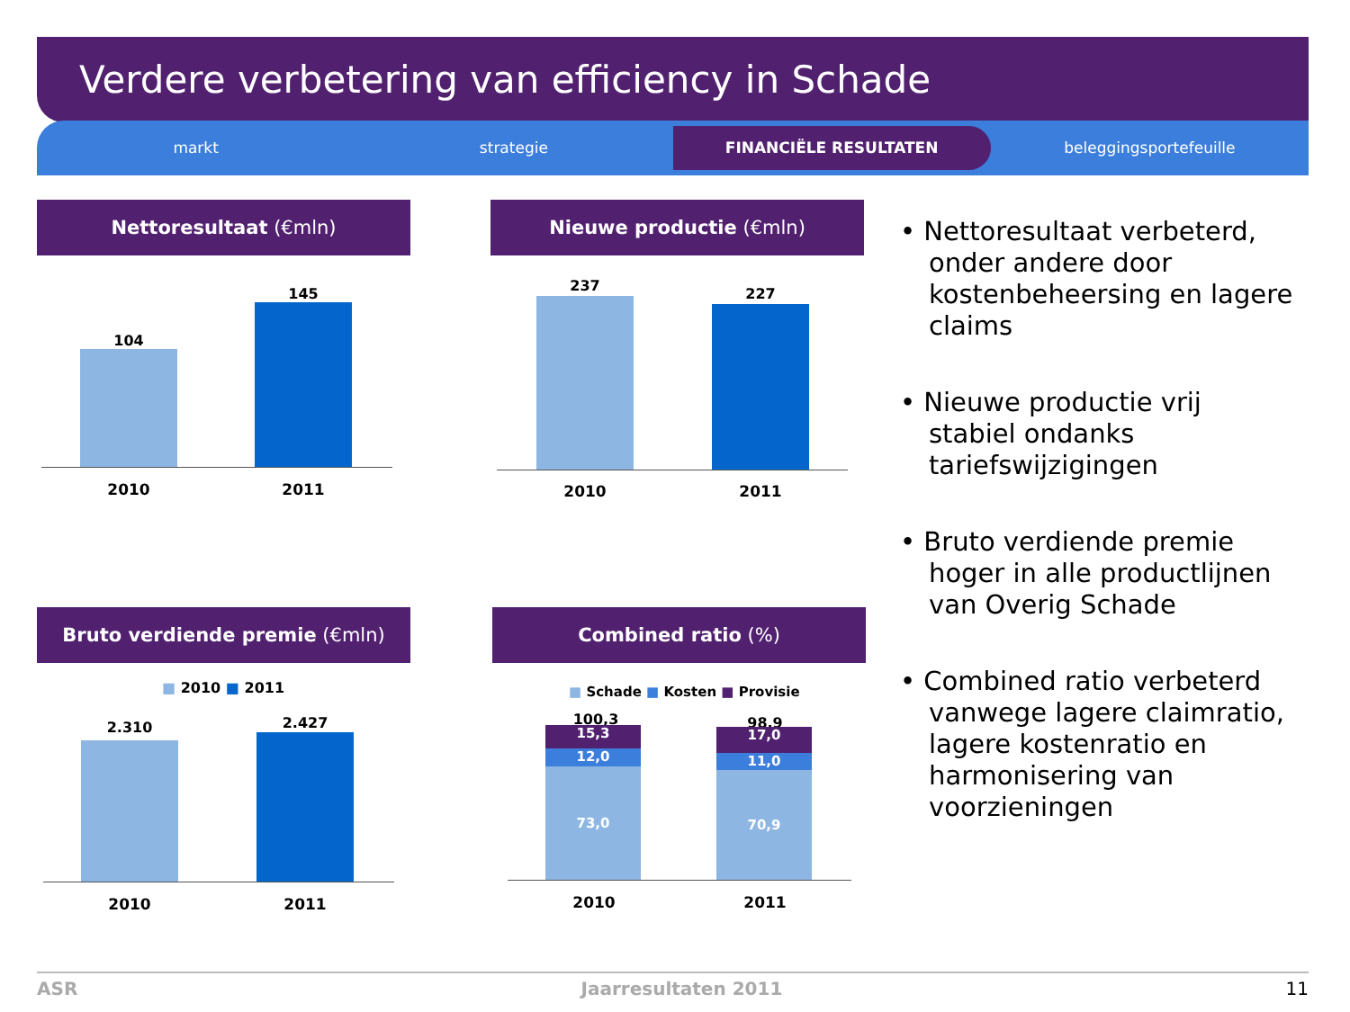Verdere verbetering van efficiency in Schade
markt strategie
FINANCIËLE RESULTATEN
beleggingsportefeuille
Nettoresultaat (€mln)
104
145
2010 2011
Nieuwe productie (€mln)
237 227
2010 2011
Bruto verdiende premie (€mln)
■ 2010 ■ 2011
2.310 2.427
2010 2011
Combined ratio (%)
■ Schade ■ Kosten ■ Provisie
100,3 98,9
15,3
12,0
73,0
17,0
11,0
70,9
2010 2011
• Nettoresultaat verbeterd, onder andere door kostenbeheersing en lagere claims
• Nieuwe productie vrij stabiel ondanks tariefswijzigingen
• Bruto verdiende premie hoger in alle productlijnen van Overig Schade
• Combined ratio verbeterd vanwege lagere claimratio, lagere kostenratio en harmonisering van voorzieningen
ASR Jaarresultaten 2011 11